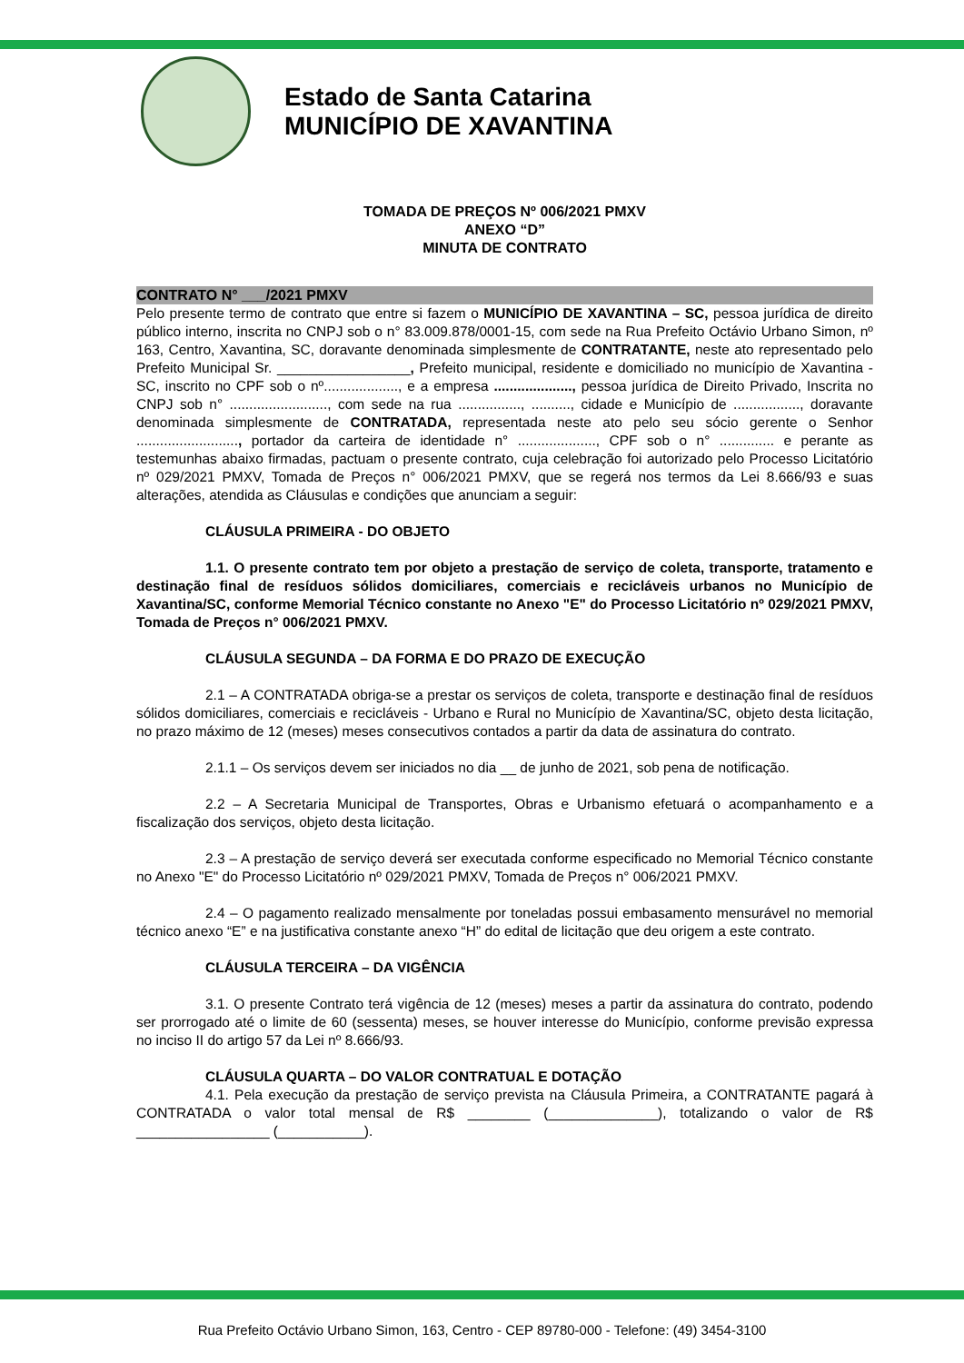Estado de Santa Catarina
MUNICÍPIO DE XAVANTINA
TOMADA DE PREÇOS Nº 006/2021 PMXV
ANEXO “D”
MINUTA DE CONTRATO
CONTRATO N° ___/2021 PMXV
Pelo presente termo de contrato que entre si fazem o MUNICÍPIO DE XAVANTINA – SC, pessoa jurídica de direito público interno, inscrita no CNPJ sob o n° 83.009.878/0001-15, com sede na Rua Prefeito Octávio Urbano Simon, nº 163, Centro, Xavantina, SC, doravante denominada simplesmente de CONTRATANTE, neste ato representado pelo Prefeito Municipal Sr. _________________, Prefeito municipal, residente e domiciliado no município de Xavantina - SC, inscrito no CPF sob o nº..................., e a empresa ...................., pessoa jurídica de Direito Privado, Inscrita no CNPJ sob n° ........................., com sede na rua ................, .........., cidade e Município de ................., doravante denominada simplesmente de CONTRATADA, representada neste ato pelo seu sócio gerente o Senhor .........................., portador da carteira de identidade n° ...................., CPF sob o n° .............. e perante as testemunhas abaixo firmadas, pactuam o presente contrato, cuja celebração foi autorizado pelo Processo Licitatório nº 029/2021 PMXV, Tomada de Preços n° 006/2021 PMXV, que se regerá nos termos da Lei 8.666/93 e suas alterações, atendida as Cláusulas e condições que anunciam a seguir:
CLÁUSULA PRIMEIRA - DO OBJETO
1.1. O presente contrato tem por objeto a prestação de serviço de coleta, transporte, tratamento e destinação final de resíduos sólidos domiciliares, comerciais e recicláveis urbanos no Município de Xavantina/SC, conforme Memorial Técnico constante no Anexo "E" do Processo Licitatório nº 029/2021 PMXV, Tomada de Preços n° 006/2021 PMXV.
CLÁUSULA SEGUNDA – DA FORMA E DO PRAZO DE EXECUÇÃO
2.1 – A CONTRATADA obriga-se a prestar os serviços de coleta, transporte e destinação final de resíduos sólidos domiciliares, comerciais e recicláveis - Urbano e Rural no Município de Xavantina/SC, objeto desta licitação, no prazo máximo de 12 (meses) meses consecutivos contados a partir da data de assinatura do contrato.
2.1.1 – Os serviços devem ser iniciados no dia __ de junho de 2021, sob pena de notificação.
2.2 – A Secretaria Municipal de Transportes, Obras e Urbanismo efetuará o acompanhamento e a fiscalização dos serviços, objeto desta licitação.
2.3 – A prestação de serviço deverá ser executada conforme especificado no Memorial Técnico constante no Anexo "E" do Processo Licitatório nº 029/2021 PMXV, Tomada de Preços n° 006/2021 PMXV.
2.4 – O pagamento realizado mensalmente por toneladas possui embasamento mensurável no memorial técnico anexo “E” e na justificativa constante anexo “H” do edital de licitação que deu origem a este contrato.
CLÁUSULA TERCEIRA – DA VIGÊNCIA
3.1. O presente Contrato terá vigência de 12 (meses) meses a partir da assinatura do contrato, podendo ser prorrogado até o limite de 60 (sessenta) meses, se houver interesse do Município, conforme previsão expressa no inciso II do artigo 57 da Lei nº 8.666/93.
CLÁUSULA QUARTA – DO VALOR CONTRATUAL E DOTAÇÃO
4.1. Pela execução da prestação de serviço prevista na Cláusula Primeira, a CONTRATANTE pagará à CONTRATADA o valor total mensal de R$ ________ (______________), totalizando o valor de R$ _________________ (___________).
Rua Prefeito Octávio Urbano Simon, 163, Centro - CEP 89780-000 - Telefone: (49) 3454-3100